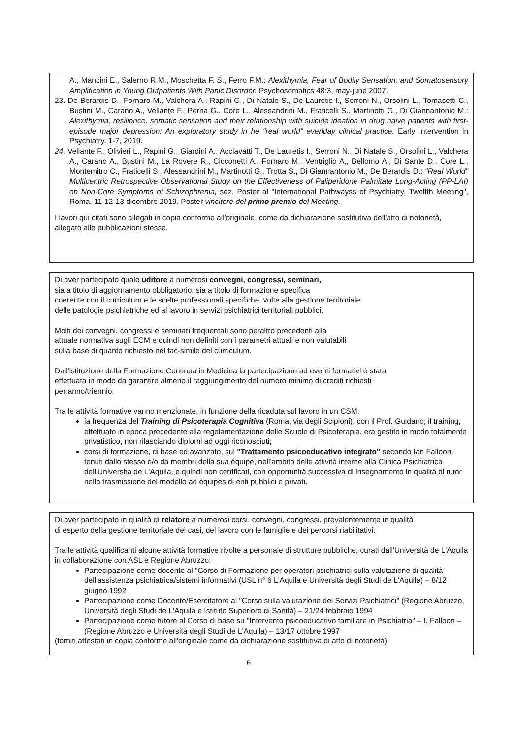A., Mancini E., Salerno R.M., Moschetta F. S., Ferro F.M.: Alexithymia, Fear of Bodily Sensation, and Somatosensory Amplification in Young Outpatients With Panic Disorder. Psychosomatics 48:3, may-june 2007.
23. De Berardis D., Fornaro M., Valchera A., Rapini G., Di Natale S., De Lauretis I., Serroni N., Orsolini L., Tomasetti C., Bustini M., Carano A., Vellante F., Perna G., Core L., Alessandrini M., Fraticelli S., Martinotti G., Di Giannantonio M.: Alexithymia, resilience, somatic sensation and their relationship with suicide ideation in drug naive patients with first-episode major depression: An exploratory study in he "real world" everiday clinical practice. Early Intervention in Psychiatry, 1-7, 2019.
24. Vellante F., Olivieri L., Rapini G., Giardini A., Acciavatti T., De Lauretis I., Serroni N., Di Natale S., Orsolini L., Valchera A., Carano A., Bustini M., La Rovere R., Cicconetti A., Fornaro M., Ventriglio A., Bellomo A., Di Sante D., Core L., Montemitro C., Fraticelli S., Alessandrini M., Martinotti G., Trotta S., Di Giannantonio M., De Berardis D.: "Real World" Multicentric Retrospective Observational Study on the Effectiveness of Paliperidone Palmitate Long-Acting (PP-LAI) on Non-Core Symptoms of Schizophrenia, sez. Poster al "International Pathwayss of Psychiatry, Twelfth Meeting", Roma, 11-12-13 dicembre 2019. Poster vincitore del primo premio del Meeting.
I lavori qui citati sono allegati in copia conforme all'originale, come da dichiarazione sostitutiva dell'atto di notorietà, allegato alle pubblicazioni stesse.
Di aver partecipato quale uditore a numerosi convegni, congressi, seminari,
sia a titolo di aggiornamento obbligatorio, sia a titolo di formazione specifica
coerente con il curriculum e le scelte professionali specifiche, volte alla gestione territoriale
delle patologie psichiatriche ed al lavoro in servizi psichiatrici territoriali pubblici.
Molti dei convegni, congressi e seminari frequentati sono peraltro precedenti alla
attuale normativa sugli ECM e quindi non definiti con i parametri attuali e non valutabili
sulla base di quanto richiesto nel fac-simile del curriculum.
Dall'istituzione della Formazione Continua in Medicina la partecipazione ad eventi formativi è stata
effettuata in modo da garantire almeno il raggiungimento del numero minimo di crediti richiesti
per anno/triennio.
Tra le attività formative vanno menzionate, in funzione della ricaduta sul lavoro in un CSM:
la frequenza del Training di Psicoterapia Cognitiva (Roma, via degli Scipioni), con il Prof. Guidano; il training, effettuato in epoca precedente alla regolamentazione delle Scuole di Psicoterapia, era gestito in modo totalmente privatistico, non rilasciando diplomi ad oggi riconosciuti;
corsi di formazione, di base ed avanzato, sul "Trattamento psicoeducativo integrato" secondo Ian Falloon, tenuti dallo stesso e/o da membri della sua équipe, nell'ambito delle attività interne alla Clinica Psichiatrica dell'Università de L'Aquila, e quindi non certificati, con opportunità successiva di insegnamento in qualità di tutor nella trasmissione del modello ad équipes di enti pubblici e privati.
Di aver partecipato in qualità di relatore a numerosi corsi, convegni, congressi, prevalentemente in qualità
di esperto della gestione territoriale dei casi, del lavoro con le famiglie e dei percorsi riabilitativi.
Tra le attività qualificanti alcune attività formative rivolte a personale di strutture pubbliche, curati dall'Università de L'Aquila in collaborazione con ASL e Regione Abruzzo:
Partecipazione come docente al "Corso di Formazione per operatori psichiatrici sulla valutazione di qualità dell'assistenza psichiatrica/sistemi informativi (USL n° 6 L'Aquila e Università degli Studi de L'Aquila) – 8/12 giugno 1992
Partecipazione come Docente/Esercitatore al "Corso sulla valutazione dei Servizi Psichiatrici" (Regione Abruzzo, Università degli Studi de L'Aquila e Istituto Superiore di Sanità) – 21/24 febbraio 1994
Partecipazione come tutore al Corso di base su "Intervento psicoeducativo familiare in Psichiatria" – I. Falloon – (Regione Abruzzo e Università degli Studi de L'Aquila) – 13/17 ottobre 1997
(forniti attestati in copia conforme all'originale come da dichiarazione sostitutiva di atto di notorietà)
6